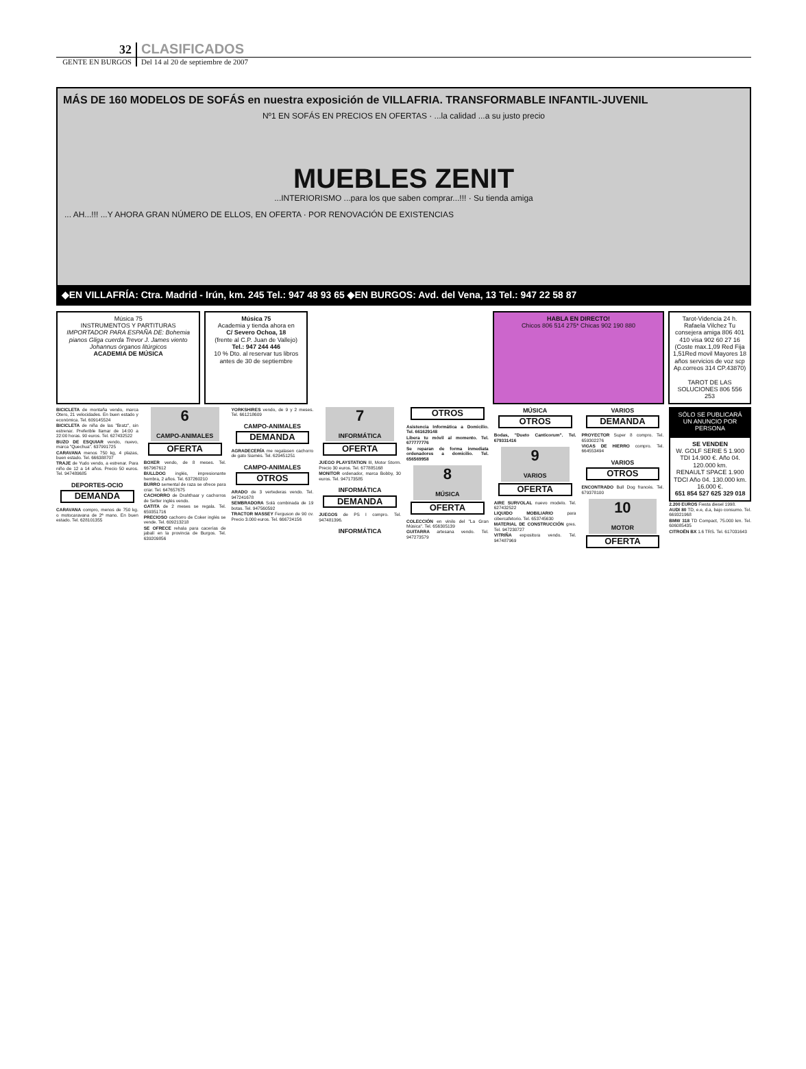32
CLASIFICADOS
GENTE EN BURGOS Del 14 al 20 de septiembre de 2007
MÁS DE 160 MODELOS DE SOFÁS en nuestra exposición de VILLAFRIA. TRANSFORMABLE INFANTIL-JUVENIL
Nº1 EN SOFÁS EN PRECIOS EN OFERTAS · ...la calidad ...a su justo precio
MUEBLES ZENIT
...INTERIORISMO ...para los que saben comprar...!!! · Su tienda amiga
... AH...!!! ...Y AHORA GRAN NÚMERO DE ELLOS, EN OFERTA · POR RENOVACIÓN DE EXISTENCIAS
◆EN VILLAFRÍA: Ctra. Madrid - Irún, km. 245 Tel.: 947 48 93 65 ◆EN BURGOS: Avd. del Vena, 13 Tel.: 947 22 58 87
Música 75
INSTRUMENTOS Y PARTITURAS
IMPORTADOR PARA ESPAÑA DE: Bohemia pianos Gliga cuerda Trevor J. James viento Johannus órganos litúrgicos
ACADEMIA DE MÚSICA
Música 75
Academia y tienda ahora en
C/ Severo Ochoa, 18
(frente al C.P. Juan de Vallejo)
Tel.: 947 244 446
10 % Dto. al reservar tus libros antes de 30 de septiembre
HABLA EN DIRECTO!
Chicos 806 514 275* Chicas 902 190 880
Tarot-Videncia 24 h. Rafaela Vilchez Tu consejera amiga 806 401 410 visa 902 60 27 16
(Coste max.1,09 Red Fija 1,51Red movil Mayores 18 años servicios de voz scp Ap.correos 314 CP.43870)
TAROT DE LAS SOLUCIONES 806 556 253
BICICLETA de montaña vendo, marca Otero, 21 velocidades. En buen estado y económica. Tel. 609145524
BICICLETA de niña de las "Bratz", sin estrenar. Preferible llamar de 14:00 a 22:00 horas. 90 euros. Tel. 627432522
BUZO DE ESQUIAR vendo, nuevo, marca "Quechua". 637991725
CARAVANA menos 750 kg, 4 plazas, buen estado. Tel. 666388707
TRAJE de Yudo vendo, a estrenar. Para niño de 12 a 14 años. Precio 50 euros. Tel. 947489685
DEPORTES-OCIO
DEMANDA
CARAVANA compro, menos de 750 kg. o motocaravana de 2ª mano. En buen estado. Tel. 628101355
6
CAMPO-ANIMALES
OFERTA
BOXER vendo, de 8 meses. Tel. 667967612
BULLDOG inglés, impresionante hembra, 2 años. Tel. 637260210
BURRO semental de raza se ofrece para criar. Tel. 647657675
CACHORRO de Drahthaar y cachorros de Setter inglés vendo.
GATITA de 2 meses se regala. Tel. 659351716
PRECIOSO cachorro de Coker inglés se vende. Tel. 609213218
SE OFRECE rehala para cacerías de jabalí en la provincia de Burgos. Tel. 639209856
YORKSHIRES vendo, de 9 y 2 meses. Tel. 661218609
CAMPO-ANIMALES
DEMANDA
AGRADECERÍA me regalasen cachorro de gato Siamés. Tel. 629451251
CAMPO-ANIMALES
OTROS
ARADO de 3 vertederas vendo. Tel. 947241678
SEMBRADORA Solá combinada de 19 botas. Tel. 947560592
TRACTOR MASSEY Ferguson de 90 cv. Precio 3.000 euros. Tel. 666724156
7
INFORMÁTICA
OFERTA
JUEGO PLAYSTATION III, Motor Storm. Precio 30 euros. Tel. 677885168
MONITOR ordenador, marca Bobby, 30 euros. Tel. 947173585
INFORMÁTICA
DEMANDA
JUEGOS de PS I compro. Tel. 947481396.
INFORMÁTICA
OTROS
Asistencia Informática a Domicilio. Tel. 661629148
Libera tu móvil al momento. Tel. 677777776
Se reparan de forma inmediata ordenadores a domicilio. Tel. 656569958
8
MÚSICA
OFERTA
COLECCIÓN en vinilo del "La Gran Música". Tel. 656305139
GUITARRA artesana vendo. Tel. 947273579
MÚSICA
OTROS
Bodas, "Dueto Canticorum". Tel. 679331416
9
VARIOS
OFERTA
AIRE SURVOLAL nuevo modelo. Tel. 627432522
LIQUIDO MOBILIARIO para cibercafetorio. Tel. 653745630
MATERIAL DE CONSTRUCCIÓN gres. Tel. 947230727
VITRIÑA expositora vendo. Tel. 947487969
VARIOS
DEMANDA
PROYECTOR Super 8 compro. Tel. 659302276
VIGAS DE HIERRO compro. Tel. 664553494
VARIOS
OTROS
ENCONTRADO Bull Dog francés. Tel. 679378100
10
MOTOR
OFERTA
SÓLO SE PUBLICARÁ UN ANUNCIO POR PERSONA
SE VENDEN
W. GOLF SERIE 5 1.900 TDI 14.900 €. Año 04. 120.000 km.
RENAULT SPACE 1.900 TDCI Año 04. 130.000 km. 16.000 €.
651 854 527 625 329 018
2.200 EUROS Fiesta diesel 1998.
AUDI 80 TD, e.e, d.a, bajo consumo. Tel. 669321968
BMW 318 TD Compact, 75.000 km. Tel. 606085435
CITROËN BX 1.6 TRS. Tel. 617031643